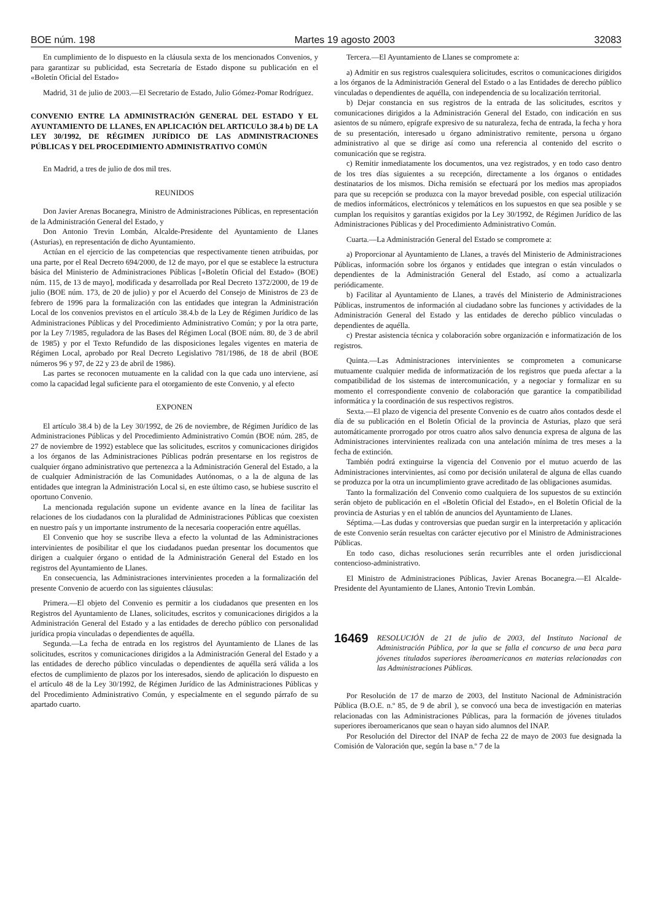BOE núm. 198 Martes 19 agosto 2003 32083
En cumplimiento de lo dispuesto en la cláusula sexta de los mencionados Convenios, y para garantizar su publicidad, esta Secretaría de Estado dispone su publicación en el «Boletín Oficial del Estado»
Madrid, 31 de julio de 2003.—El Secretario de Estado, Julio Gómez-Pomar Rodríguez.
CONVENIO ENTRE LA ADMINISTRACIÓN GENERAL DEL ESTADO Y EL AYUNTAMIENTO DE LLANES, EN APLICACIÓN DEL ARTICULO 38.4 b) DE LA LEY 30/1992, DE RÉGIMEN JURÍDICO DE LAS ADMINISTRACIONES PÚBLICAS Y DEL PROCEDIMIENTO ADMINISTRATIVO COMÚN
En Madrid, a tres de julio de dos mil tres.
REUNIDOS
Don Javier Arenas Bocanegra, Ministro de Administraciones Públicas, en representación de la Administración General del Estado, y
Don Antonio Trevin Lombán, Alcalde-Presidente del Ayuntamiento de Llanes (Asturias), en representación de dicho Ayuntamiento.
Actúan en el ejercicio de las competencias que respectivamente tienen atribuidas, por una parte, por el Real Decreto 694/2000, de 12 de mayo, por el que se establece la estructura básica del Ministerio de Administraciones Públicas [«Boletín Oficial del Estado» (BOE) núm. 115, de 13 de mayo], modificada y desarrollada por Real Decreto 1372/2000, de 19 de julio (BOE núm. 173, de 20 de julio) y por el Acuerdo del Consejo de Ministros de 23 de febrero de 1996 para la formalización con las entidades que integran la Administración Local de los convenios previstos en el artículo 38.4.b de la Ley de Régimen Jurídico de las Administraciones Públicas y del Procedimiento Administrativo Común; y por la otra parte, por la Ley 7/1985, reguladora de las Bases del Régimen Local (BOE núm. 80, de 3 de abril de 1985) y por el Texto Refundido de las disposiciones legales vigentes en materia de Régimen Local, aprobado por Real Decreto Legislativo 781/1986, de 18 de abril (BOE números 96 y 97, de 22 y 23 de abril de 1986).
Las partes se reconocen mutuamente en la calidad con la que cada uno interviene, así como la capacidad legal suficiente para el otorgamiento de este Convenio, y al efecto
EXPONEN
El artículo 38.4 b) de la Ley 30/1992, de 26 de noviembre, de Régimen Jurídico de las Administraciones Públicas y del Procedimiento Administrativo Común (BOE núm. 285, de 27 de noviembre de 1992) establece que las solicitudes, escritos y comunicaciones dirigidos a los órganos de las Administraciones Públicas podrán presentarse en los registros de cualquier órgano administrativo que pertenezca a la Administración General del Estado, a la de cualquier Administración de las Comunidades Autónomas, o a la de alguna de las entidades que integran la Administración Local si, en este último caso, se hubiese suscrito el oportuno Convenio.
La mencionada regulación supone un evidente avance en la línea de facilitar las relaciones de los ciudadanos con la pluralidad de Administraciones Públicas que coexisten en nuestro país y un importante instrumento de la necesaria cooperación entre aquéllas.
El Convenio que hoy se suscribe lleva a efecto la voluntad de las Administraciones intervinientes de posibilitar el que los ciudadanos puedan presentar los documentos que dirigen a cualquier órgano o entidad de la Administración General del Estado en los registros del Ayuntamiento de Llanes.
En consecuencia, las Administraciones intervinientes proceden a la formalización del presente Convenio de acuerdo con las siguientes cláusulas:
Primera.—El objeto del Convenio es permitir a los ciudadanos que presenten en los Registros del Ayuntamiento de Llanes, solicitudes, escritos y comunicaciones dirigidos a la Administración General del Estado y a las entidades de derecho público con personalidad jurídica propia vinculadas o dependientes de aquélla.
Segunda.—La fecha de entrada en los registros del Ayuntamiento de Llanes de las solicitudes, escritos y comunicaciones dirigidos a la Administración General del Estado y a las entidades de derecho público vinculadas o dependientes de aquélla será válida a los efectos de cumplimiento de plazos por los interesados, siendo de aplicación lo dispuesto en el artículo 48 de la Ley 30/1992, de Régimen Jurídico de las Administraciones Públicas y del Procedimiento Administrativo Común, y especialmente en el segundo párrafo de su apartado cuarto.
Tercera.—El Ayuntamiento de Llanes se compromete a:
a) Admitir en sus registros cualesquiera solicitudes, escritos o comunicaciones dirigidos a los órganos de la Administración General del Estado o a las Entidades de derecho público vinculadas o dependientes de aquélla, con independencia de su localización territorial.
b) Dejar constancia en sus registros de la entrada de las solicitudes, escritos y comunicaciones dirigidos a la Administración General del Estado, con indicación en sus asientos de su número, epígrafe expresivo de su naturaleza, fecha de entrada, la fecha y hora de su presentación, interesado u órgano administrativo remitente, persona u órgano administrativo al que se dirige así como una referencia al contenido del escrito o comunicación que se registra.
c) Remitir inmediatamente los documentos, una vez registrados, y en todo caso dentro de los tres días siguientes a su recepción, directamente a los órganos o entidades destinatarios de los mismos. Dicha remisión se efectuará por los medios mas apropiados para que su recepción se produzca con la mayor brevedad posible, con especial utilización de medios informáticos, electrónicos y telemáticos en los supuestos en que sea posible y se cumplan los requisitos y garantías exigidos por la Ley 30/1992, de Régimen Jurídico de las Administraciones Públicas y del Procedimiento Administrativo Común.
Cuarta.—La Administración General del Estado se compromete a:
a) Proporcionar al Ayuntamiento de Llanes, a través del Ministerio de Administraciones Públicas, información sobre los órganos y entidades que integran o están vinculados o dependientes de la Administración General del Estado, así como a actualizarla periódicamente.
b) Facilitar al Ayuntamiento de Llanes, a través del Ministerio de Administraciones Públicas, instrumentos de información al ciudadano sobre las funciones y actividades de la Administración General del Estado y las entidades de derecho público vinculadas o dependientes de aquélla.
c) Prestar asistencia técnica y colaboración sobre organización e informatización de los registros.
Quinta.—Las Administraciones intervinientes se comprometen a comunicarse mutuamente cualquier medida de informatización de los registros que pueda afectar a la compatibilidad de los sistemas de intercomunicación, y a negociar y formalizar en su momento el correspondiente convenio de colaboración que garantice la compatibilidad informática y la coordinación de sus respectivos registros.
Sexta.—El plazo de vigencia del presente Convenio es de cuatro años contados desde el día de su publicación en el Boletín Oficial de la provincia de Asturias, plazo que será automáticamente prorrogado por otros cuatro años salvo denuncia expresa de alguna de las Administraciones intervinientes realizada con una antelación mínima de tres meses a la fecha de extinción.
También podrá extinguirse la vigencia del Convenio por el mutuo acuerdo de las Administraciones intervinientes, así como por decisión unilateral de alguna de ellas cuando se produzca por la otra un incumplimiento grave acreditado de las obligaciones asumidas.
Tanto la formalización del Convenio como cualquiera de los supuestos de su extinción serán objeto de publicación en el «Boletín Oficial del Estado», en el Boletín Oficial de la provincia de Asturias y en el tablón de anuncios del Ayuntamiento de Llanes.
Séptima.—Las dudas y controversias que puedan surgir en la interpretación y aplicación de este Convenio serán resueltas con carácter ejecutivo por el Ministro de Administraciones Públicas.
En todo caso, dichas resoluciones serán recurribles ante el orden jurisdiccional contencioso-administrativo.
El Ministro de Administraciones Públicas, Javier Arenas Bocanegra.—El Alcalde-Presidente del Ayuntamiento de Llanes, Antonio Trevin Lombán.
16469 RESOLUCIÓN de 21 de julio de 2003, del Instituto Nacional de Administración Pública, por la que se falla el concurso de una beca para jóvenes titulados superiores iberoamericanos en materias relacionadas con las Administraciones Públicas.
Por Resolución de 17 de marzo de 2003, del Instituto Nacional de Administración Pública (B.O.E. n.º 85, de 9 de abril ), se convocó una beca de investigación en materias relacionadas con las Administraciones Públicas, para la formación de jóvenes titulados superiores iberoamericanos que sean o hayan sido alumnos del INAP.
Por Resolución del Director del INAP de fecha 22 de mayo de 2003 fue designada la Comisión de Valoración que, según la base n.º 7 de la